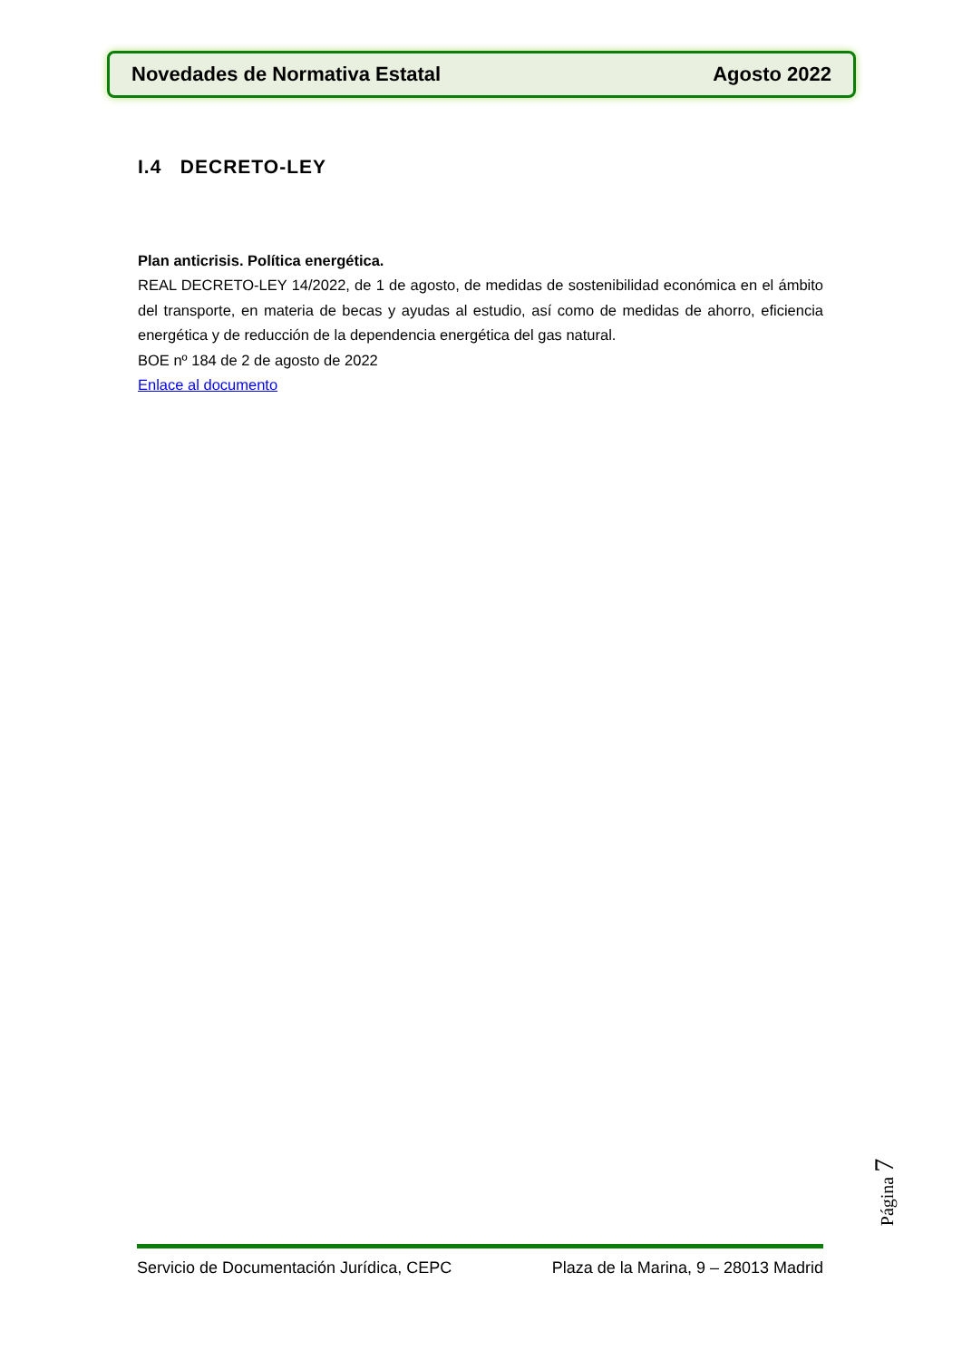Novedades de Normativa Estatal Agosto 2022
I.4 DECRETO-LEY
Plan anticrisis. Política energética.
REAL DECRETO-LEY 14/2022, de 1 de agosto, de medidas de sostenibilidad económica en el ámbito del transporte, en materia de becas y ayudas al estudio, así como de medidas de ahorro, eficiencia energética y de reducción de la dependencia energética del gas natural.
BOE nº 184 de 2 de agosto de 2022
Enlace al documento
Página 7
Servicio de Documentación Jurídica, CEPC Plaza de la Marina, 9 – 28013 Madrid